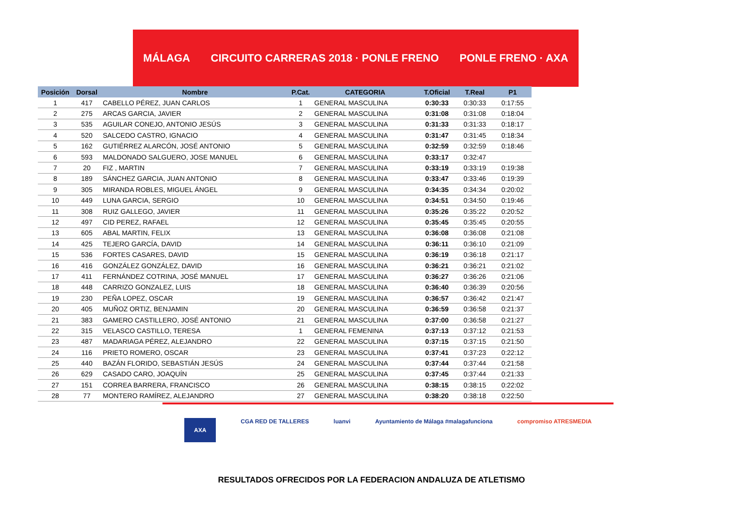MÁLAGA CIRCUITO CARRERAS 2018 · PONLE FRENO PONLE FRENO · AXA
| Posición | Dorsal | Nombre | P.Cat. | CATEGORIA | T.Oficial | T.Real | P1 |
| --- | --- | --- | --- | --- | --- | --- | --- |
| 1 | 417 | CABELLO PÉREZ, JUAN CARLOS | 1 | GENERAL MASCULINA | 0:30:33 | 0:30:33 | 0:17:55 |
| 2 | 275 | ARCAS GARCIA, JAVIER | 2 | GENERAL MASCULINA | 0:31:08 | 0:31:08 | 0:18:04 |
| 3 | 535 | AGUILAR CONEJO, ANTONIO JESÚS | 3 | GENERAL MASCULINA | 0:31:33 | 0:31:33 | 0:18:17 |
| 4 | 520 | SALCEDO CASTRO, IGNACIO | 4 | GENERAL MASCULINA | 0:31:47 | 0:31:45 | 0:18:34 |
| 5 | 162 | GUTIÉRREZ ALARCÓN, JOSÉ ANTONIO | 5 | GENERAL MASCULINA | 0:32:59 | 0:32:59 | 0:18:46 |
| 6 | 593 | MALDONADO SALGUERO, JOSE MANUEL | 6 | GENERAL MASCULINA | 0:33:17 | 0:32:47 | |
| 7 | 20 | FIZ , MARTIN | 7 | GENERAL MASCULINA | 0:33:19 | 0:33:19 | 0:19:38 |
| 8 | 189 | SÁNCHEZ GARCIA, JUAN ANTONIO | 8 | GENERAL MASCULINA | 0:33:47 | 0:33:46 | 0:19:39 |
| 9 | 305 | MIRANDA ROBLES, MIGUEL ÁNGEL | 9 | GENERAL MASCULINA | 0:34:35 | 0:34:34 | 0:20:02 |
| 10 | 449 | LUNA GARCIA, SERGIO | 10 | GENERAL MASCULINA | 0:34:51 | 0:34:50 | 0:19:46 |
| 11 | 308 | RUIZ GALLEGO, JAVIER | 11 | GENERAL MASCULINA | 0:35:26 | 0:35:22 | 0:20:52 |
| 12 | 497 | CID PEREZ, RAFAEL | 12 | GENERAL MASCULINA | 0:35:45 | 0:35:45 | 0:20:55 |
| 13 | 605 | ABAL MARTIN, FELIX | 13 | GENERAL MASCULINA | 0:36:08 | 0:36:08 | 0:21:08 |
| 14 | 425 | TEJERO GARCÍA, DAVID | 14 | GENERAL MASCULINA | 0:36:11 | 0:36:10 | 0:21:09 |
| 15 | 536 | FORTES CASARES, DAVID | 15 | GENERAL MASCULINA | 0:36:19 | 0:36:18 | 0:21:17 |
| 16 | 416 | GONZÁLEZ GONZÁLEZ, DAVID | 16 | GENERAL MASCULINA | 0:36:21 | 0:36:21 | 0:21:02 |
| 17 | 411 | FERNÁNDEZ COTRINA, JOSÉ MANUEL | 17 | GENERAL MASCULINA | 0:36:27 | 0:36:26 | 0:21:06 |
| 18 | 448 | CARRIZO GONZALEZ, LUIS | 18 | GENERAL MASCULINA | 0:36:40 | 0:36:39 | 0:20:56 |
| 19 | 230 | PEÑA LOPEZ, OSCAR | 19 | GENERAL MASCULINA | 0:36:57 | 0:36:42 | 0:21:47 |
| 20 | 405 | MUÑOZ ORTIZ, BENJAMIN | 20 | GENERAL MASCULINA | 0:36:59 | 0:36:58 | 0:21:37 |
| 21 | 383 | GAMERO CASTILLERO, JOSÉ ANTONIO | 21 | GENERAL MASCULINA | 0:37:00 | 0:36:58 | 0:21:27 |
| 22 | 315 | VELASCO CASTILLO, TERESA | 1 | GENERAL FEMENINA | 0:37:13 | 0:37:12 | 0:21:53 |
| 23 | 487 | MADARIAGA PÉREZ, ALEJANDRO | 22 | GENERAL MASCULINA | 0:37:15 | 0:37:15 | 0:21:50 |
| 24 | 116 | PRIETO ROMERO, OSCAR | 23 | GENERAL MASCULINA | 0:37:41 | 0:37:23 | 0:22:12 |
| 25 | 440 | BAZÁN FLORIDO, SEBASTIÁN JESÚS | 24 | GENERAL MASCULINA | 0:37:44 | 0:37:44 | 0:21:58 |
| 26 | 629 | CASADO CARO, JOAQUÍN | 25 | GENERAL MASCULINA | 0:37:45 | 0:37:44 | 0:21:33 |
| 27 | 151 | CORREA BARRERA, FRANCISCO | 26 | GENERAL MASCULINA | 0:38:15 | 0:38:15 | 0:22:02 |
| 28 | 77 | MONTERO RAMÍREZ, ALEJANDRO | 27 | GENERAL MASCULINA | 0:38:20 | 0:38:18 | 0:22:50 |
AXA CGA RED DE TALLERES luanvi Ayuntamiento de Málaga #malagafunciona compromiso ATRESMEDIA
RESULTADOS OFRECIDOS POR LA FEDERACION ANDALUZA DE ATLETISMO